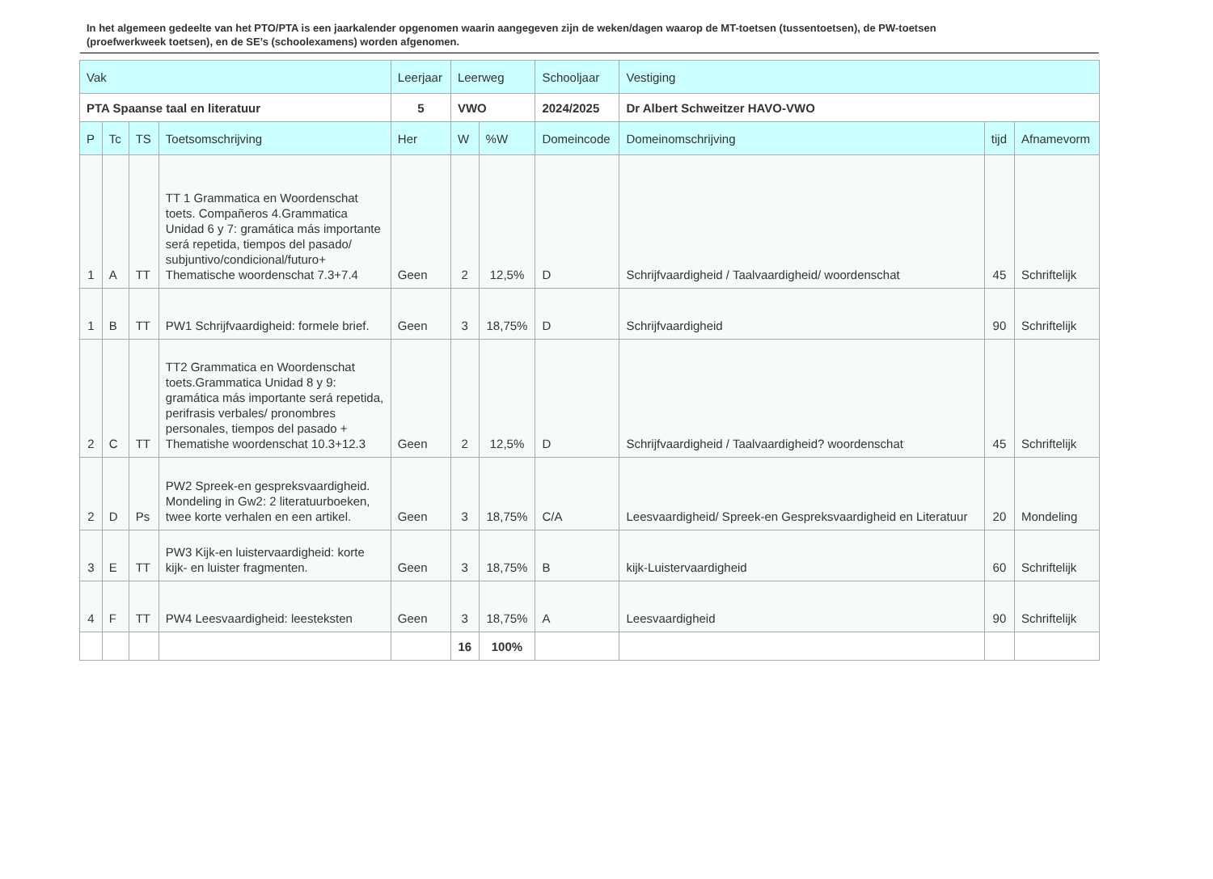In het algemeen gedeelte van het PTO/PTA is een jaarkalender opgenomen waarin aangegeven zijn de weken/dagen waarop de MT-toetsen (tussentoetsen), de PW-toetsen (proefwerkweek toetsen), en de SE’s (schoolexamens) worden afgenomen.
| Vak | | | | Leerjaar | Leerweg | | Schooljaar | Vestiging | | |
| PTA Spaanse taal en literatuur | | | | 5 | VWO | | 2024/2025 | Dr Albert Schweitzer HAVO-VWO | | |
| P | Tc | TS | Toetsomschrijving | Her | W | %W | Domeincode | Domeinomschrijving | tijd | Afnamevorm |
| 1 | A | TT | TT 1 Grammatica en Woordenschat toets. Compañeros 4.Grammatica Unidad 6 y 7: gramática más importante será repetida, tiempos del pasado/ subjuntivo/condicional/futuro+ Thematische woordenschat 7.3+7.4 | Geen | 2 | 12,5% | D | Schrijfvaardigheid / Taalvaardigheid/ woordenschat | 45 | Schriftelijk |
| 1 | B | TT | PW1 Schrijfvaardigheid: formele brief. | Geen | 3 | 18,75% | D | Schrijfvaardigheid | 90 | Schriftelijk |
| 2 | C | TT | TT2 Grammatica en Woordenschat toets.Grammatica Unidad 8 y 9: gramática más importante será repetida, perifrasis verbales/ pronombres personales, tiempos del pasado + Thematishe woordenschat 10.3+12.3 | Geen | 2 | 12,5% | D | Schrijfvaardigheid / Taalvaardigheid? woordenschat | 45 | Schriftelijk |
| 2 | D | Ps | PW2 Spreek-en gespreksvaardigheid. Mondeling in Gw2: 2 literatuurboeken, twee korte verhalen en een artikel. | Geen | 3 | 18,75% | C/A | Leesvaardigheid/ Spreek-en Gespreksvaardigheid en Literatuur | 20 | Mondeling |
| 3 | E | TT | PW3 Kijk-en luistervaardigheid: korte kijk- en luister fragmenten. | Geen | 3 | 18,75% | B | kijk-Luistervaardigheid | 60 | Schriftelijk |
| 4 | F | TT | PW4 Leesvaardigheid: leesteksten | Geen | 3 | 18,75% | A | Leesvaardigheid | 90 | Schriftelijk |
| | | | | | 16 | 100% | | | | |